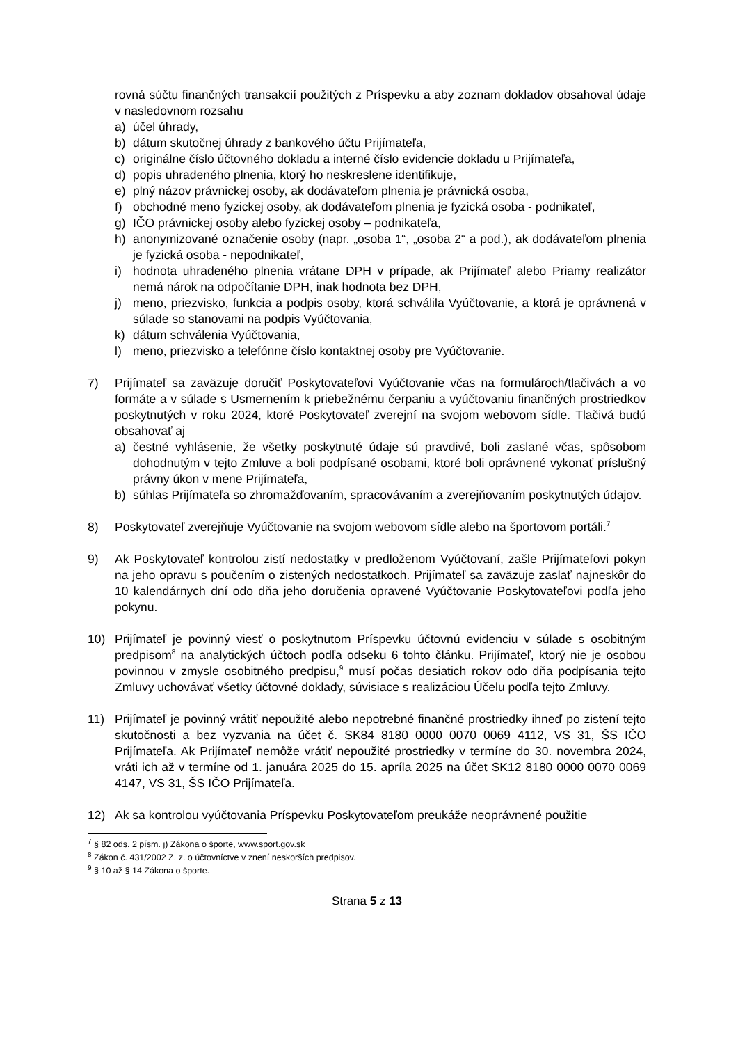rovná súčtu finančných transakcií použitých z Príspevku a aby zoznam dokladov obsahoval údaje v nasledovnom rozsahu
a) účel úhrady,
b) dátum skutočnej úhrady z bankového účtu Prijímateľa,
c) originálne číslo účtovného dokladu a interné číslo evidencie dokladu u Prijímateľa,
d) popis uhradeného plnenia, ktorý ho neskreslene identifikuje,
e) plný názov právnickej osoby, ak dodávateľom plnenia je právnická osoba,
f) obchodné meno fyzickej osoby, ak dodávateľom plnenia je fyzická osoba - podnikateľ,
g) IČO právnickej osoby alebo fyzickej osoby – podnikateľa,
h) anonymizované označenie osoby (napr. „osoba 1“, „osoba 2“ a pod.), ak dodávateľom plnenia je fyzická osoba - nepodnikateľ,
i) hodnota uhradeného plnenia vrátane DPH v prípade, ak Prijímateľ alebo Priamy realizátor nemá nárok na odpočítanie DPH, inak hodnota bez DPH,
j) meno, priezvisko, funkcia a podpis osoby, ktorá schválila Vyúčtovanie, a ktorá je oprávnená v súlade so stanovami na podpis Vyúčtovania,
k) dátum schválenia Vyúčtovania,
l) meno, priezvisko a telefónne číslo kontaktnej osoby pre Vyúčtovanie.
7) Prijímateľ sa zaväzuje doručiť Poskytovateľovi Vyúčtovanie včas na formulároch/tlačivách a vo formáte a v súlade s Usmernením k priebežnému čerpaniu a vyúčtovaniu finančných prostriedkov poskytnutých v roku 2024, ktoré Poskytovateľ zverejní na svojom webovom sídle. Tlačivá budú obsahovať aj
a) čestné vyhlásenie, že všetky poskytnuté údaje sú pravdivé, boli zaslané včas, spôsobom dohodnutým v tejto Zmluve a boli podpísané osobami, ktoré boli oprávnené vykonať príslušný právny úkon v mene Prijímateľa,
b) súhlas Prijímateľa so zhromažďovaním, spracovávaním a zverejňovaním poskytnutých údajov.
8) Poskytovateľ zverejňuje Vyúčtovanie na svojom webovom sídle alebo na športovom portáli.<sup>7</sup>
9) Ak Poskytovateľ kontrolou zistí nedostatky v predloženom Vyúčtovaní, zašle Prijímateľovi pokyn na jeho opravu s poučením o zistených nedostatkoch. Prijímateľ sa zaväzuje zaslať najneskôr do 10 kalendárnych dní odo dňa jeho doručenia opravené Vyúčtovanie Poskytovateľovi podľa jeho pokynu.
10) Prijímateľ je povinný viesť o poskytnutom Príspevku účtovnú evidenciu v súlade s osobitným predpisom<sup>8</sup> na analytických účtoch podľa odseku 6 tohto článku. Prijímateľ, ktorý nie je osobou povinnou v zmysle osobitného predpisu,<sup>9</sup> musí počas desiatich rokov odo dňa podpísania tejto Zmluvy uchovávať všetky účtovné doklady, súvisiace s realizáciou Účelu podľa tejto Zmluvy.
11) Prijímateľ je povinný vrátiť nepoužité alebo nepotrebné finančné prostriedky ihneď po zistení tejto skutočnosti a bez vyzvania na účet č. SK84 8180 0000 0070 0069 4112, VS 31, ŠS IČO Prijímateľa. Ak Prijímateľ nemôže vrátiť nepoužité prostriedky v termíne do 30. novembra 2024, vráti ich až v termíne od 1. januára 2025 do 15. apríla 2025 na účet SK12 8180 0000 0070 0069 4147, VS 31, ŠS IČO Prijímateľa.
12) Ak sa kontrolou vyúčtovania Príspevku Poskytovateľom preukáže neoprávnené použitie
<sup>7</sup> § 82 ods. 2 písm. j) Zákona o športe, www.sport.gov.sk
<sup>8</sup> Zákon č. 431/2002 Z. z. o účtovníctve v znení neskorších predpisov.
<sup>9</sup> § 10 až § 14 Zákona o športe.
Strana 5 z 13